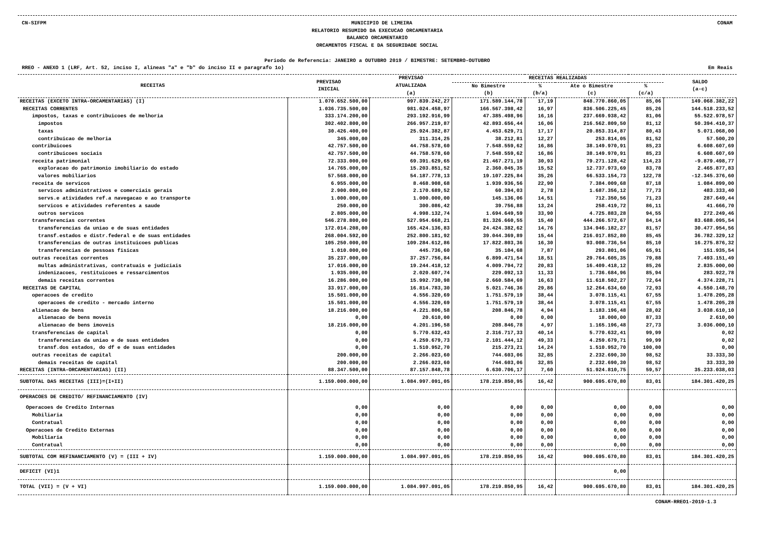CN-SIFPM MUNICIPIO DE LIMEIRA CONAM
RELATORIO RESUMIDO DA EXECUCAO ORCAMENTARIA
BALANCO ORCAMENTARIO
ORCAMENTOS FISCAL E DA SEGURIDADE SOCIAL
Periodo de Referencia: JANEIRO a OUTUBRO 2019 / BIMESTRE: SETEMBRO-OUTUBRO
RREO - ANEXO 1 (LRF, Art. 52, inciso I, alineas "a" e "b" do inciso II e paragrafo 1o) Em Reais
| RECEITAS | PREVISAO INICIAL | PREVISAO ATUALIZADA (a) | RECEITAS REALIZADAS | | | | SALDO (a-c) |
| --- | --- | --- | --- | --- | --- | --- | --- |
| | | | No Bimestre (b) | % (b/a) | Ate o Bimestre (c) | % (c/a) | |
| RECEITAS (EXCETO INTRA-ORCAMENTARIAS) (I) | 1.070.652.500,00 | 997.839.242,27 | 171.589.144,78 | 17,19 | 848.770.860,05 | 85,06 | 149.068.382,22 |
| RECEITAS CORRENTES | 1.036.735.500,00 | 981.024.458,97 | 166.567.398,42 | 16,97 | 836.506.225,45 | 85,26 | 144.518.233,52 |
| impostos, taxas e contribuicoes de melhoria | 333.174.200,00 | 293.192.916,99 | 47.385.498,96 | 16,16 | 237.669.938,42 | 81,06 | 55.522.978,57 |
| impostos | 302.402.800,00 | 266.957.219,87 | 42.893.656,44 | 16,06 | 216.562.809,50 | 81,12 | 50.394.410,37 |
| taxas | 30.426.400,00 | 25.924.382,87 | 4.453.629,71 | 17,17 | 20.853.314,87 | 80,43 | 5.071.068,00 |
| contribuicao de melhoria | 345.000,00 | 311.314,25 | 38.212,81 | 12,27 | 253.814,05 | 81,52 | 57.500,20 |
| contribuicoes | 42.757.500,00 | 44.758.578,60 | 7.548.559,62 | 16,86 | 38.149.970,91 | 85,23 | 6.608.607,69 |
| contribuicoes sociais | 42.757.500,00 | 44.758.578,60 | 7.548.559,62 | 16,86 | 38.149.970,91 | 85,23 | 6.608.607,69 |
| receita patrimonial | 72.333.000,00 | 69.391.629,65 | 21.467.271,19 | 30,93 | 79.271.128,42 | 114,23 | -9.879.498,77 |
| exploracao do patrimonio imobiliario do estado | 14.765.000,00 | 15.203.851,52 | 2.360.045,35 | 15,52 | 12.737.973,69 | 83,78 | 2.465.877,83 |
| valores mobiliarios | 57.568.000,00 | 54.187.778,13 | 19.107.225,84 | 35,26 | 66.533.154,73 | 122,78 | -12.345.376,60 |
| receita de servicos | 6.955.000,00 | 8.468.908,68 | 1.939.936,56 | 22,90 | 7.384.009,68 | 87,18 | 1.084.899,00 |
| servicos administrativos e comerciais gerais | 2.900.000,00 | 2.170.689,52 | 60.394,03 | 2,78 | 1.687.356,12 | 77,73 | 483.333,40 |
| servs.e atividades ref.a navegacao e ao transporte | 1.000.000,00 | 1.000.000,00 | 145.136,06 | 14,51 | 712.350,56 | 71,23 | 287.649,44 |
| servicos e atividades referentes a saude | 250.000,00 | 300.086,42 | 39.756,88 | 13,24 | 258.419,72 | 86,11 | 41.666,70 |
| outros servicos | 2.805.000,00 | 4.998.132,74 | 1.694.649,59 | 33,90 | 4.725.883,28 | 94,55 | 272.249,46 |
| transferencias correntes | 546.278.800,00 | 527.954.668,21 | 81.326.660,55 | 15,40 | 444.266.572,67 | 84,14 | 83.688.095,54 |
| transferencias da uniao e de suas entidades | 172.014.208,00 | 165.424.136,83 | 24.424.382,62 | 14,76 | 134.946.182,27 | 81,57 | 30.477.954,56 |
| transf.estados e distr.federal e de suas entidades | 268.004.592,00 | 252.800.181,92 | 39.044.369,89 | 15,44 | 216.017.852,80 | 85,45 | 36.782.329,12 |
| transferencias de outras instituicoes publicas | 105.250.000,00 | 109.284.612,86 | 17.822.803,36 | 16,30 | 93.008.736,54 | 85,10 | 16.275.876,32 |
| transferencias de pessoas fisicas | 1.010.000,00 | 445.736,60 | 35.104,68 | 7,87 | 293.801,06 | 65,91 | 151.935,54 |
| outras receitas correntes | 35.237.000,00 | 37.257.756,84 | 6.899.471,54 | 18,51 | 29.764.605,35 | 79,88 | 7.493.151,49 |
| multas administrativas, contratuais e judiciais | 17.016.000,00 | 19.244.418,12 | 4.009.794,72 | 20,83 | 16.409.418,12 | 85,26 | 2.835.000,00 |
| indenizacoes, restituicoes e ressarcimentos | 1.935.000,00 | 2.020.607,74 | 229.092,13 | 11,33 | 1.736.684,96 | 85,94 | 283.922,78 |
| demais receitas correntes | 16.286.000,00 | 15.992.730,98 | 2.660.584,69 | 16,63 | 11.618.502,27 | 72,64 | 4.374.228,71 |
| RECEITAS DE CAPITAL | 33.917.000,00 | 16.814.783,30 | 5.021.746,36 | 29,86 | 12.264.634,60 | 72,93 | 4.550.148,70 |
| operacoes de credito | 15.501.000,00 | 4.556.320,69 | 1.751.579,19 | 38,44 | 3.078.115,41 | 67,55 | 1.478.205,28 |
| operacoes de credito - mercado interno | 15.501.000,00 | 4.556.320,69 | 1.751.579,19 | 38,44 | 3.078.115,41 | 67,55 | 1.478.205,28 |
| alienacao de bens | 18.216.000,00 | 4.221.806,58 | 208.846,78 | 4,94 | 1.183.196,48 | 28,02 | 3.038.610,10 |
| alienacao de bens moveis | 0,00 | 20.610,00 | 0,00 | 0,00 | 18.000,00 | 87,33 | 2.610,00 |
| alienacao de bens imoveis | 18.216.000,00 | 4.201.196,58 | 208.846,78 | 4,97 | 1.165.196,48 | 27,73 | 3.036.000,10 |
| transferencias de capital | 0,00 | 5.770.632,43 | 2.316.717,33 | 40,14 | 5.770.632,41 | 99,99 | 0,02 |
| transferencias da uniao e de suas entidades | 0,00 | 4.259.679,73 | 2.101.444,12 | 49,33 | 4.259.679,71 | 99,99 | 0,02 |
| transf.dos estados, do df e de suas entidades | 0,00 | 1.510.952,70 | 215.273,21 | 14,24 | 1.510.952,70 | 100,00 | 0,00 |
| outras receitas de capital | 200.000,00 | 2.266.023,60 | 744.603,06 | 32,85 | 2.232.690,30 | 98,52 | 33.333,30 |
| demais receitas de capital | 200.000,00 | 2.266.023,60 | 744.603,06 | 32,85 | 2.232.690,30 | 98,52 | 33.333,30 |
| RECEITAS (INTRA-ORCAMENTARIAS) (II) | 88.347.500,00 | 87.157.848,78 | 6.630.706,17 | 7,60 | 51.924.810,75 | 59,57 | 35.233.038,03 |
| SUBTOTAL DAS RECEITAS (III)=(I+II) | 1.159.000.000,00 | 1.084.997.091,05 | 178.219.850,95 | 16,42 | 900.695.670,80 | 83,01 | 184.301.420,25 |
| OPERACOES DE CREDITO/ REFINANCIAMENTO (IV) | | | | | | | |
| Operacoes de Credito Internas | 0,00 | 0,00 | 0,00 | 0,00 | 0,00 | 0,00 | 0,00 |
| Mobiliaria | 0,00 | 0,00 | 0,00 | 0,00 | 0,00 | 0,00 | 0,00 |
| Contratual | 0,00 | 0,00 | 0,00 | 0,00 | 0,00 | 0,00 | 0,00 |
| Operacoes de Credito Externas | 0,00 | 0,00 | 0,00 | 0,00 | 0,00 | 0,00 | 0,00 |
| Mobiliaria | 0,00 | 0,00 | 0,00 | 0,00 | 0,00 | 0,00 | 0,00 |
| Contratual | 0,00 | 0,00 | 0,00 | 0,00 | 0,00 | 0,00 | 0,00 |
| SUBTOTAL COM REFINANCIAMENTO (V) = (III + IV) | 1.159.000.000,00 | 1.084.997.091,05 | 178.219.850,95 | 16,42 | 900.695.670,80 | 83,01 | 184.301.420,25 |
| DEFICIT (VI)1 | | | | | 0,00 | | |
| TOTAL (VII) = (V + VI) | 1.159.000.000,00 | 1.084.997.091,05 | 178.219.850,95 | 16,42 | 900.695.670,80 | 83,01 | 184.301.420,25 |
CONAM-RREO1-2019-1.3